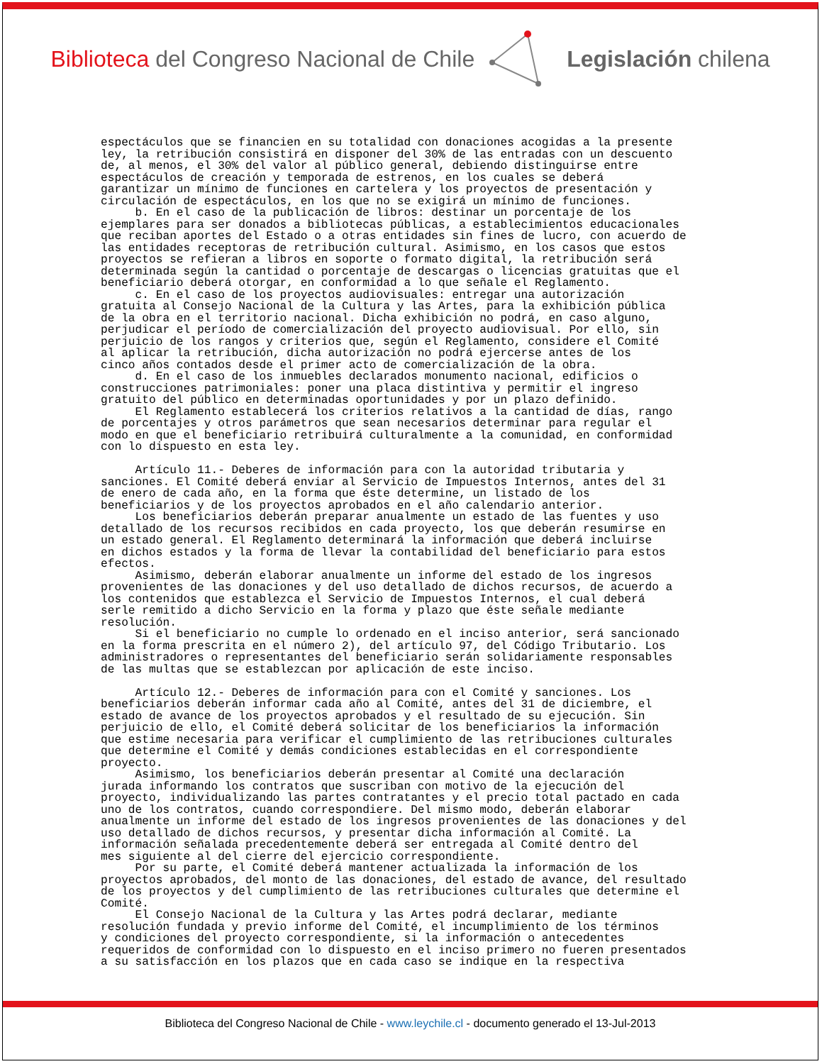Biblioteca del Congreso Nacional de Chile
Legislación chilena
espectáculos que se financien en su totalidad con donaciones acogidas a la presente ley, la retribución consistirá en disponer del 30% de las entradas con un descuento de, al menos, el 30% del valor al público general, debiendo distinguirse entre espectáculos de creación y temporada de estrenos, en los cuales se deberá garantizar un mínimo de funciones en cartelera y los proyectos de presentación y circulación de espectáculos, en los que no se exigirá un mínimo de funciones. b. En el caso de la publicación de libros: destinar un porcentaje de los ejemplares para ser donados a bibliotecas públicas, a establecimientos educacionales que reciban aportes del Estado o a otras entidades sin fines de lucro, con acuerdo de las entidades receptoras de retribución cultural. Asimismo, en los casos que estos proyectos se refieran a libros en soporte o formato digital, la retribución será determinada según la cantidad o porcentaje de descargas o licencias gratuitas que el beneficiario deberá otorgar, en conformidad a lo que señale el Reglamento. c. En el caso de los proyectos audiovisuales: entregar una autorización gratuita al Consejo Nacional de la Cultura y las Artes, para la exhibición pública de la obra en el territorio nacional. Dicha exhibición no podrá, en caso alguno, perjudicar el período de comercialización del proyecto audiovisual. Por ello, sin perjuicio de los rangos y criterios que, según el Reglamento, considere el Comité al aplicar la retribución, dicha autorización no podrá ejercerse antes de los cinco años contados desde el primer acto de comercialización de la obra. d. En el caso de los inmuebles declarados monumento nacional, edificios o construcciones patrimoniales: poner una placa distintiva y permitir el ingreso gratuito del público en determinadas oportunidades y por un plazo definido. El Reglamento establecerá los criterios relativos a la cantidad de días, rango de porcentajes y otros parámetros que sean necesarios determinar para regular el modo en que el beneficiario retribuirá culturalmente a la comunidad, en conformidad con lo dispuesto en esta ley. Artículo 11.- Deberes de información para con la autoridad tributaria y sanciones. El Comité deberá enviar al Servicio de Impuestos Internos, antes del 31 de enero de cada año, en la forma que éste determine, un listado de los beneficiarios y de los proyectos aprobados en el año calendario anterior. Los beneficiarios deberán preparar anualmente un estado de las fuentes y uso detallado de los recursos recibidos en cada proyecto, los que deberán resumirse en un estado general. El Reglamento determinará la información que deberá incluirse en dichos estados y la forma de llevar la contabilidad del beneficiario para estos efectos. Asimismo, deberán elaborar anualmente un informe del estado de los ingresos provenientes de las donaciones y del uso detallado de dichos recursos, de acuerdo a los contenidos que establezca el Servicio de Impuestos Internos, el cual deberá serle remitido a dicho Servicio en la forma y plazo que éste señale mediante resolución. Si el beneficiario no cumple lo ordenado en el inciso anterior, será sancionado en la forma prescrita en el número 2), del artículo 97, del Código Tributario. Los administradores o representantes del beneficiario serán solidariamente responsables de las multas que se establezcan por aplicación de este inciso. Artículo 12.- Deberes de información para con el Comité y sanciones. Los beneficiarios deberán informar cada año al Comité, antes del 31 de diciembre, el estado de avance de los proyectos aprobados y el resultado de su ejecución. Sin perjuicio de ello, el Comité deberá solicitar de los beneficiarios la información que estime necesaria para verificar el cumplimiento de las retribuciones culturales que determine el Comité y demás condiciones establecidas en el correspondiente proyecto. Asimismo, los beneficiarios deberán presentar al Comité una declaración jurada informando los contratos que suscriban con motivo de la ejecución del proyecto, individualizando las partes contratantes y el precio total pactado en cada uno de los contratos, cuando correspondiere. Del mismo modo, deberán elaborar anualmente un informe del estado de los ingresos provenientes de las donaciones y del uso detallado de dichos recursos, y presentar dicha información al Comité. La información señalada precedentemente deberá ser entregada al Comité dentro del mes siguiente al del cierre del ejercicio correspondiente. Por su parte, el Comité deberá mantener actualizada la información de los proyectos aprobados, del monto de las donaciones, del estado de avance, del resultado de los proyectos y del cumplimiento de las retribuciones culturales que determine el Comité. El Consejo Nacional de la Cultura y las Artes podrá declarar, mediante resolución fundada y previo informe del Comité, el incumplimiento de los términos y condiciones del proyecto correspondiente, si la información o antecedentes requeridos de conformidad con lo dispuesto en el inciso primero no fueren presentados a su satisfacción en los plazos que en cada caso se indique en la respectiva
Biblioteca del Congreso Nacional de Chile - www.leychile.cl - documento generado el 13-Jul-2013